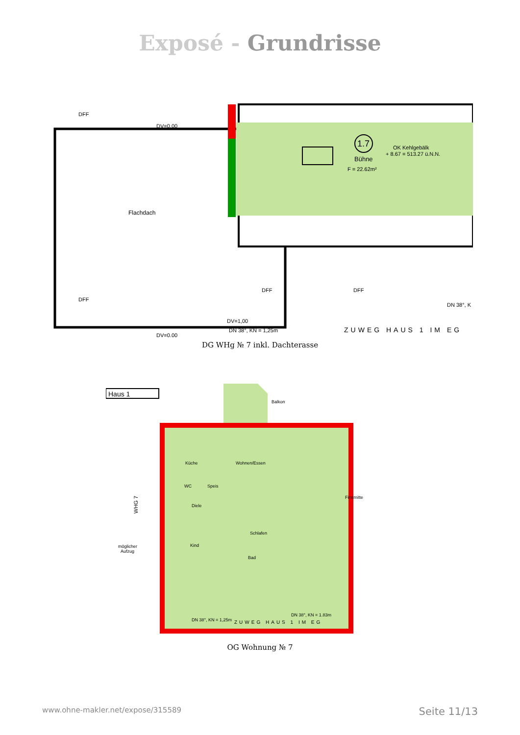Exposé - Grundrisse
1.7
Bühne
F = 22.62m²
OK Kehlgebälk
+ 8.67 = 513.27 ü.N.N.
Flachdach
DV=0.00
DV=0.00
DFF
DFF
DFF
DFF
DV=1,00
DN 38°, KN = 1,25m
DN 38°, K
ZUWEG HAUS 1 IM EG
DG WHg № 7 inkl. Dachterasse
Haus 1
Balkon
Küche
Wohnen/Essen
WC
Speis
Diele
Kind
Schlafen
Bad
möglicher
Aufzug
WHG 7
ZUWEG HAUS 1 IM EG
DN 38°, KN = 1,25m
DN 38°, KN = 1.83m
Firstmitte
OG Wohnung № 7
www.ohne-makler.net/expose/315589 Seite 11/13